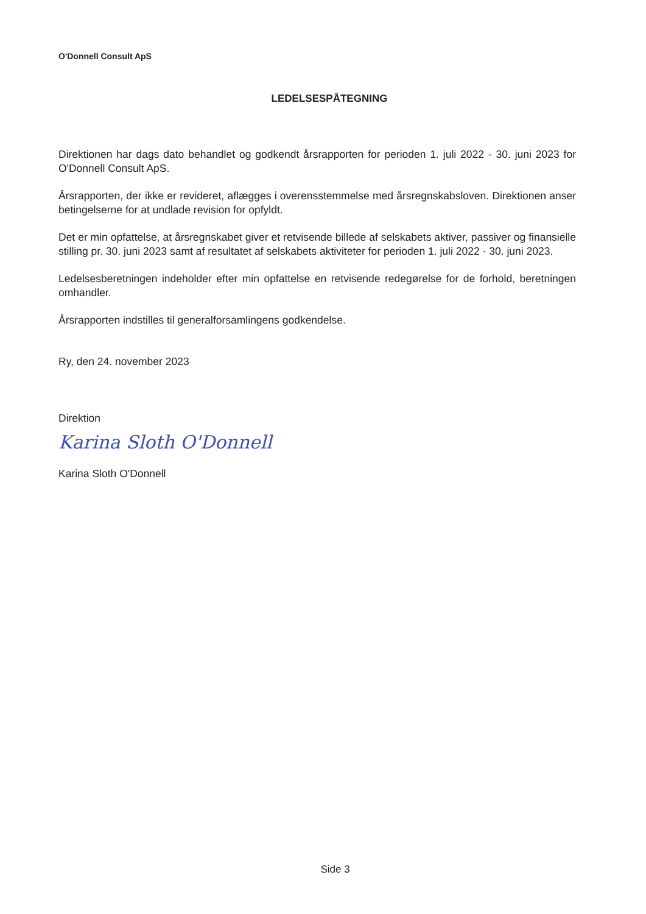O'Donnell Consult ApS
LEDELSESPÅTEGNING
Direktionen har dags dato behandlet og godkendt årsrapporten for perioden 1. juli 2022 - 30. juni 2023 for O'Donnell Consult ApS.
Årsrapporten, der ikke er revideret, aflægges i overensstemmelse med årsregnskabsloven. Direktionen anser betingelserne for at undlade revision for opfyldt.
Det er min opfattelse, at årsregnskabet giver et retvisende billede af selskabets aktiver, passiver og finansielle stilling pr. 30. juni 2023 samt af resultatet af selskabets aktiviteter for perioden 1. juli 2022 - 30. juni 2023.
Ledelsesberetningen indeholder efter min opfattelse en retvisende redegørelse for de forhold, beretningen omhandler.
Årsrapporten indstilles til generalforsamlingens godkendelse.
Ry, den 24. november 2023
Direktion
Karina Sloth O'Donnell
Karina Sloth O'Donnell
Side 3